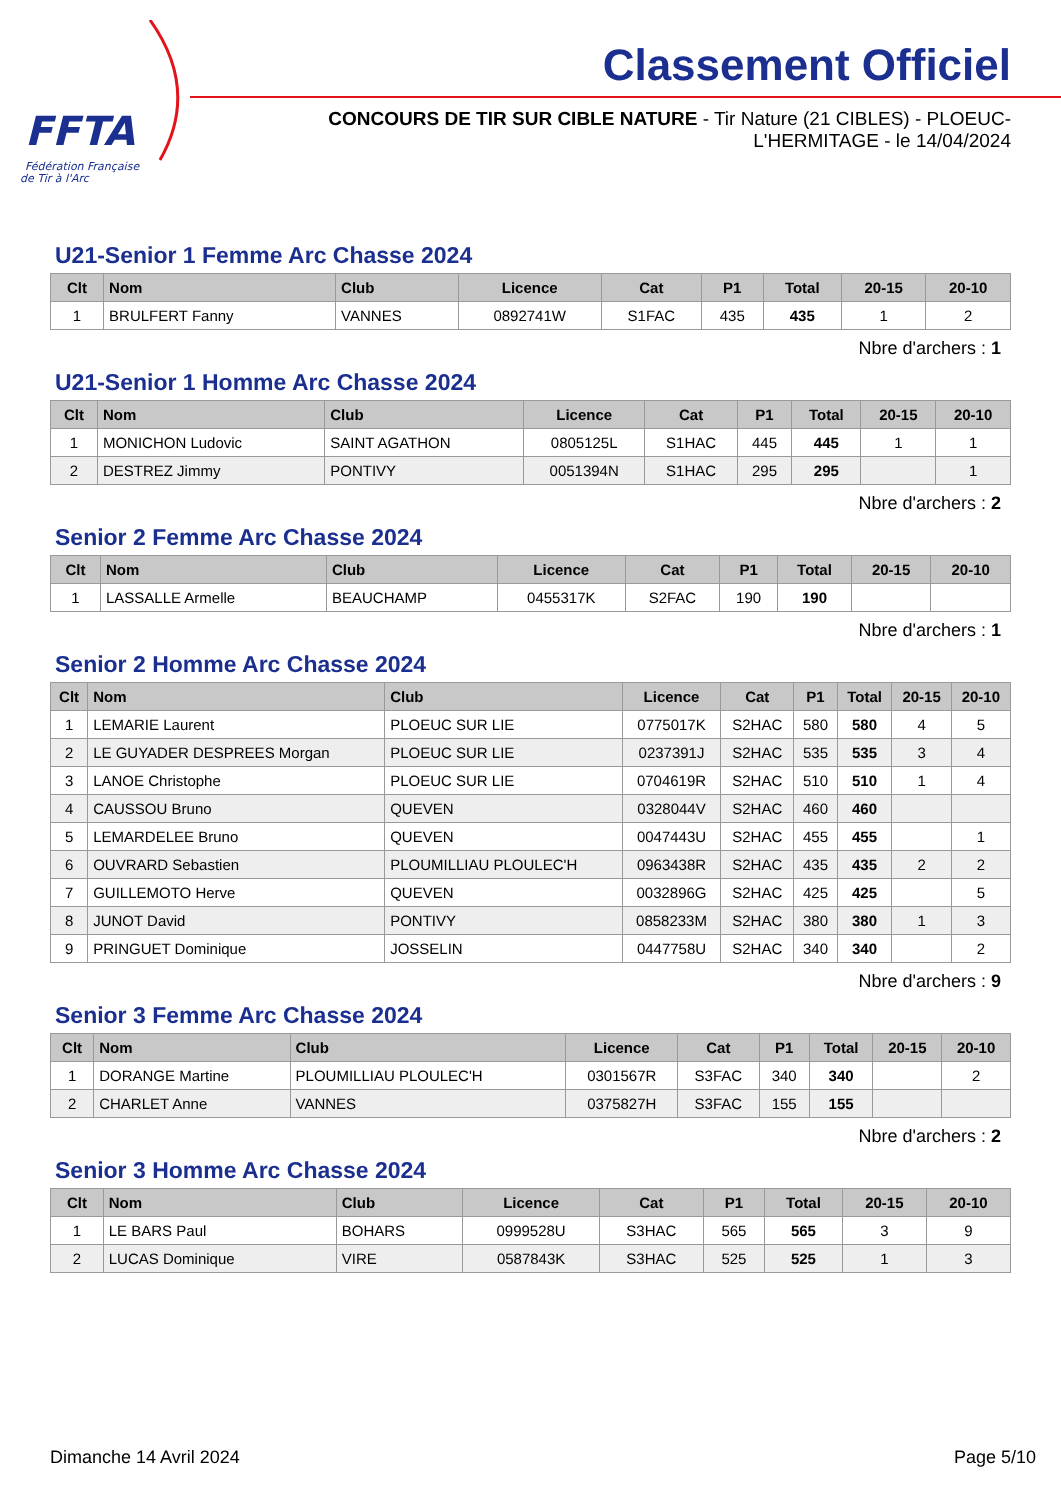FFTA
Fédération Française
de Tir à l'Arc
Classement Officiel
CONCOURS DE TIR SUR CIBLE NATURE - Tir Nature (21 CIBLES) - PLOEUC-L'HERMITAGE - le 14/04/2024
U21-Senior 1 Femme Arc Chasse 2024
| Clt | Nom | Club | Licence | Cat | P1 | Total | 20-15 | 20-10 |
| --- | --- | --- | --- | --- | --- | --- | --- | --- |
| 1 | BRULFERT Fanny | VANNES | 0892741W | S1FAC | 435 | 435 | 1 | 2 |
Nbre d'archers : 1
U21-Senior 1 Homme Arc Chasse 2024
| Clt | Nom | Club | Licence | Cat | P1 | Total | 20-15 | 20-10 |
| --- | --- | --- | --- | --- | --- | --- | --- | --- |
| 1 | MONICHON Ludovic | SAINT AGATHON | 0805125L | S1HAC | 445 | 445 | 1 | 1 |
| 2 | DESTREZ Jimmy | PONTIVY | 0051394N | S1HAC | 295 | 295 | | 1 |
Nbre d'archers : 2
Senior 2 Femme Arc Chasse 2024
| Clt | Nom | Club | Licence | Cat | P1 | Total | 20-15 | 20-10 |
| --- | --- | --- | --- | --- | --- | --- | --- | --- |
| 1 | LASSALLE Armelle | BEAUCHAMP | 0455317K | S2FAC | 190 | 190 | | |
Nbre d'archers : 1
Senior 2 Homme Arc Chasse 2024
| Clt | Nom | Club | Licence | Cat | P1 | Total | 20-15 | 20-10 |
| --- | --- | --- | --- | --- | --- | --- | --- | --- |
| 1 | LEMARIE Laurent | PLOEUC SUR LIE | 0775017K | S2HAC | 580 | 580 | 4 | 5 |
| 2 | LE GUYADER DESPREES Morgan | PLOEUC SUR LIE | 0237391J | S2HAC | 535 | 535 | 3 | 4 |
| 3 | LANOE Christophe | PLOEUC SUR LIE | 0704619R | S2HAC | 510 | 510 | 1 | 4 |
| 4 | CAUSSOU Bruno | QUEVEN | 0328044V | S2HAC | 460 | 460 | | |
| 5 | LEMARDELEE Bruno | QUEVEN | 0047443U | S2HAC | 455 | 455 | | 1 |
| 6 | OUVRARD Sebastien | PLOUMILLIAU PLOULEC'H | 0963438R | S2HAC | 435 | 435 | 2 | 2 |
| 7 | GUILLEMOTO Herve | QUEVEN | 0032896G | S2HAC | 425 | 425 | | 5 |
| 8 | JUNOT David | PONTIVY | 0858233M | S2HAC | 380 | 380 | 1 | 3 |
| 9 | PRINGUET Dominique | JOSSELIN | 0447758U | S2HAC | 340 | 340 | | 2 |
Nbre d'archers : 9
Senior 3 Femme Arc Chasse 2024
| Clt | Nom | Club | Licence | Cat | P1 | Total | 20-15 | 20-10 |
| --- | --- | --- | --- | --- | --- | --- | --- | --- |
| 1 | DORANGE Martine | PLOUMILLIAU PLOULEC'H | 0301567R | S3FAC | 340 | 340 | | 2 |
| 2 | CHARLET Anne | VANNES | 0375827H | S3FAC | 155 | 155 | | |
Nbre d'archers : 2
Senior 3 Homme Arc Chasse 2024
| Clt | Nom | Club | Licence | Cat | P1 | Total | 20-15 | 20-10 |
| --- | --- | --- | --- | --- | --- | --- | --- | --- |
| 1 | LE BARS Paul | BOHARS | 0999528U | S3HAC | 565 | 565 | 3 | 9 |
| 2 | LUCAS Dominique | VIRE | 0587843K | S3HAC | 525 | 525 | 1 | 3 |
Dimanche 14 Avril 2024 Page 5/10